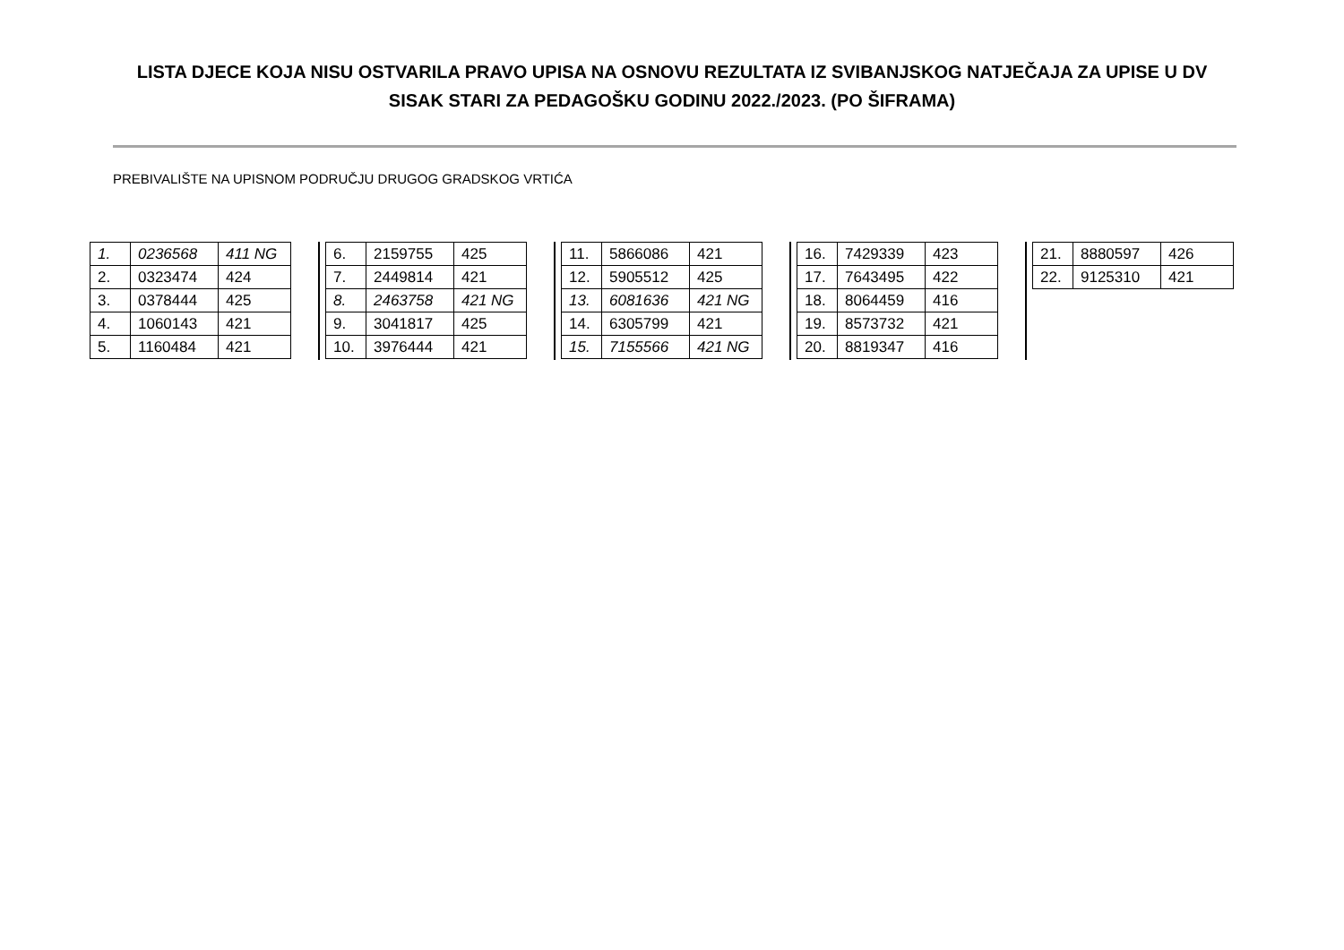LISTA DJECE KOJA NISU OSTVARILA PRAVO UPISA NA OSNOVU REZULTATA IZ SVIBANJSKOG NATJEČAJA ZA UPISE U DV SISAK STARI ZA PEDAGOŠKU GODINU 2022./2023. (PO ŠIFRAMA)
PREBIVALIŠTE NA UPISNOM PODRUČJU DRUGOG GRADSKOG VRTIĆA
| 1. | 0236568 | 411 NG |
| 2. | 0323474 | 424 |
| 3. | 0378444 | 425 |
| 4. | 1060143 | 421 |
| 5. | 1160484 | 421 |
| 6. | 2159755 | 425 |
| 7. | 2449814 | 421 |
| 8. | 2463758 | 421 NG |
| 9. | 3041817 | 425 |
| 10. | 3976444 | 421 |
| 11. | 5866086 | 421 |
| 12. | 5905512 | 425 |
| 13. | 6081636 | 421 NG |
| 14. | 6305799 | 421 |
| 15. | 7155566 | 421 NG |
| 16. | 7429339 | 423 |
| 17. | 7643495 | 422 |
| 18. | 8064459 | 416 |
| 19. | 8573732 | 421 |
| 20. | 8819347 | 416 |
| 21. | 8880597 | 426 |
| 22. | 9125310 | 421 |